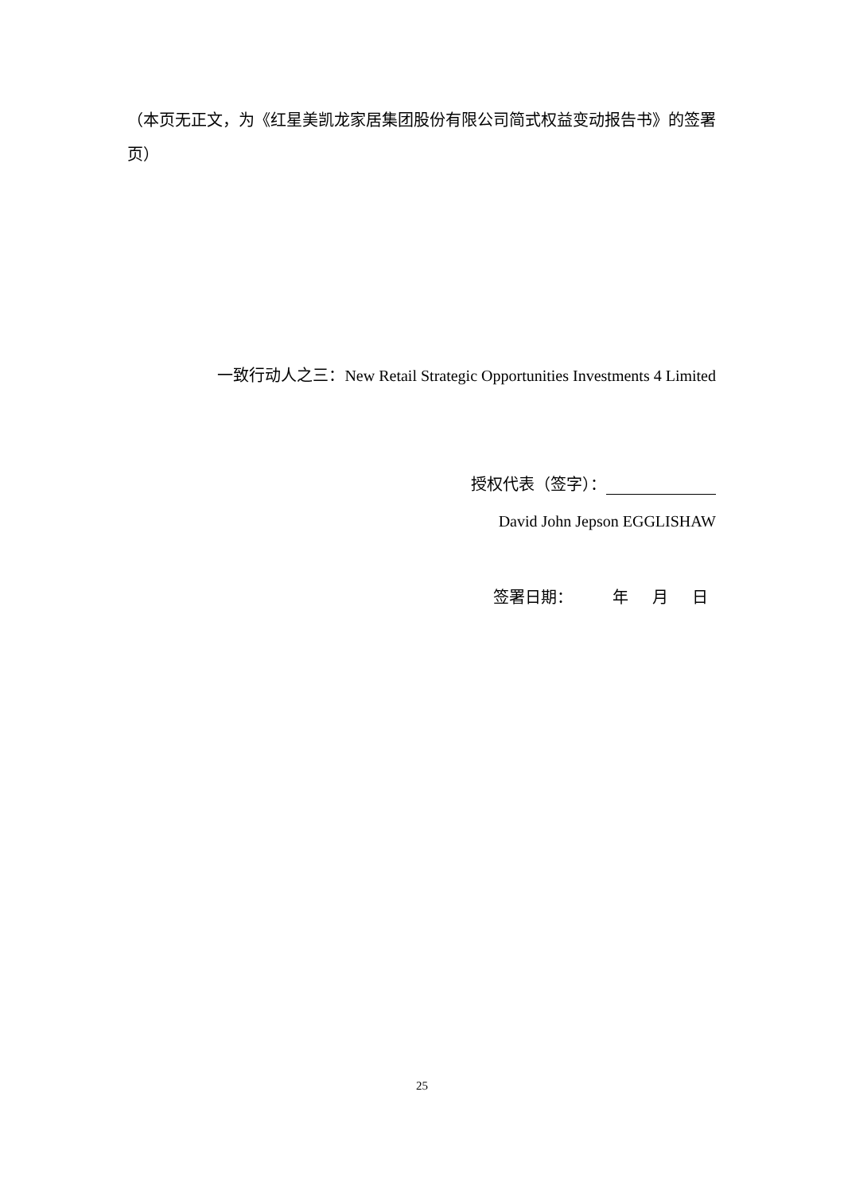（本页无正文，为《红星美凯龙家居集团股份有限公司简式权益变动报告书》的签署页）
一致行动人之三：New Retail Strategic Opportunities Investments 4 Limited
授权代表（签字）：
David John Jepson EGGLISHAW
签署日期： 年 月 日
25